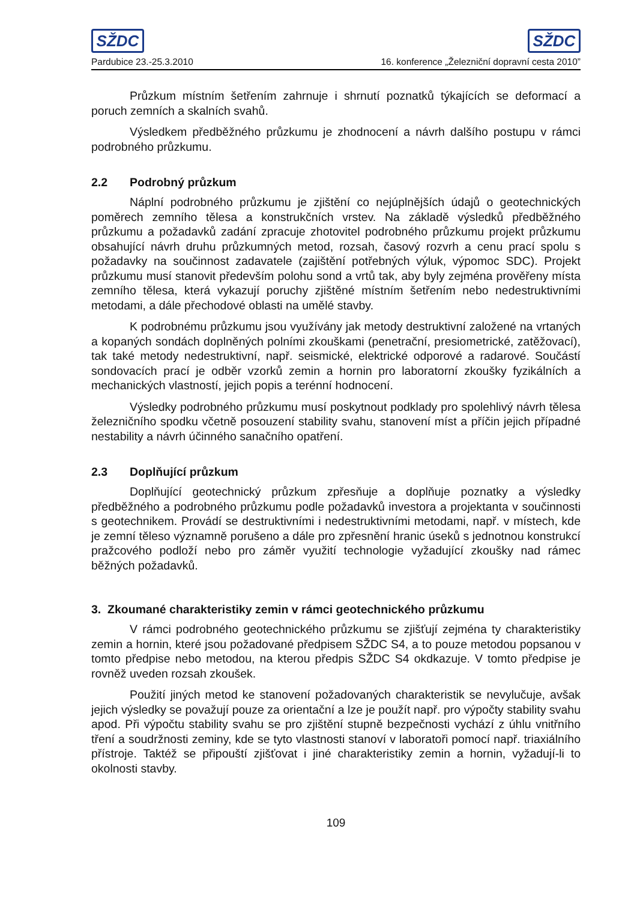SŽDC SŽDC
Pardubice 23.-25.3.2010 16. konference „Železniční dopravní cesta 2010”
Průzkum místním šetřením zahrnuje i shrnutí poznatků týkajících se deformací a poruch zemních a skalních svahů.
Výsledkem předběžného průzkumu je zhodnocení a návrh dalšího postupu v rámci podrobného průzkumu.
2.2 Podrobný průzkum
Náplní podrobného průzkumu je zjištění co nejúplnějších údajů o geotechnických poměrech zemního tělesa a konstrukčních vrstev. Na základě výsledků předběžného průzkumu a požadavků zadání zpracuje zhotovitel podrobného průzkumu projekt průzkumu obsahující návrh druhu průzkumných metod, rozsah, časový rozvrh a cenu prací spolu s požadavky na součinnost zadavatele (zajištění potřebných výluk, výpomoc SDC). Projekt průzkumu musí stanovit především polohu sond a vrtů tak, aby byly zejména prověřeny místa zemního tělesa, která vykazují poruchy zjištěné místním šetřením nebo nedestruktivními metodami, a dále přechodové oblasti na umělé stavby.
K podrobnému průzkumu jsou využívány jak metody destruktivní založené na vrtaných a kopaných sondách doplněných polními zkouškami (penetrační, presiometrické, zatěžovací), tak také metody nedestruktivní, např. seismické, elektrické odporové a radarové. Součástí sondovacích prací je odběr vzorků zemin a hornin pro laboratorní zkoušky fyzikálních a mechanických vlastností, jejich popis a terénní hodnocení.
Výsledky podrobného průzkumu musí poskytnout podklady pro spolehlivý návrh tělesa železničního spodku včetně posouzení stability svahu, stanovení míst a příčin jejich případné nestability a návrh účinného sanačního opatření.
2.3 Doplňující průzkum
Doplňující geotechnický průzkum zpřesňuje a doplňuje poznatky a výsledky předběžného a podrobného průzkumu podle požadavků investora a projektanta v součinnosti s geotechnikem. Provádí se destruktivními i nedestruktivními metodami, např. v místech, kde je zemní těleso významně porušeno a dále pro zpřesnění hranic úseků s jednotnou konstrukcí pražcového podloží nebo pro záměr využití technologie vyžadující zkoušky nad rámec běžných požadavků.
3. Zkoumané charakteristiky zemin v rámci geotechnického průzkumu
V rámci podrobného geotechnického průzkumu se zjišťují zejména ty charakteristiky zemin a hornin, které jsou požadované předpisem SŽDC S4, a to pouze metodou popsanou v tomto předpise nebo metodou, na kterou předpis SŽDC S4 okdkazuje. V tomto předpise je rovněž uveden rozsah zkoušek.
Použití jiných metod ke stanovení požadovaných charakteristik se nevylučuje, avšak jejich výsledky se považují pouze za orientační a lze je použít např. pro výpočty stability svahu apod. Při výpočtu stability svahu se pro zjištění stupně bezpečnosti vychází z úhlu vnitřního tření a soudržnosti zeminy, kde se tyto vlastnosti stanoví v laboratoři pomocí např. triaxiálního přístroje. Taktéž se připouští zjišťovat i jiné charakteristiky zemin a hornin, vyžadují-li to okolnosti stavby.
109